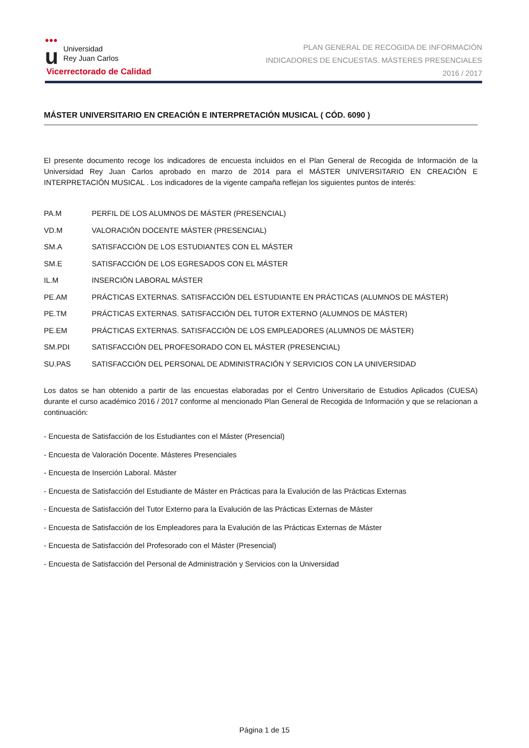●●● u Universidad
Rey Juan Carlos
Vicerrectorado de Calidad
PLAN GENERAL DE RECOGIDA DE INFORMACIÓN
INDICADORES DE ENCUESTAS. MÁSTERES PRESENCIALES
2016 / 2017
MÁSTER UNIVERSITARIO EN CREACIÓN E INTERPRETACIÓN MUSICAL ( CÓD. 6090 )
El presente documento recoge los indicadores de encuesta incluidos en el Plan General de Recogida de Información de la Universidad Rey Juan Carlos aprobado en marzo de 2014 para el MÁSTER UNIVERSITARIO EN CREACIÓN E INTERPRETACIÓN MUSICAL . Los indicadores de la vigente campaña reflejan los siguientes puntos de interés:
PA.M PERFIL DE LOS ALUMNOS DE MÁSTER (PRESENCIAL)
VD.M VALORACIÓN DOCENTE MÁSTER (PRESENCIAL)
SM.A SATISFACCIÓN DE LOS ESTUDIANTES CON EL MÁSTER
SM.E SATISFACCIÓN DE LOS EGRESADOS CON EL MÁSTER
IL.M INSERCIÓN LABORAL MÁSTER
PE.AM PRÁCTICAS EXTERNAS. SATISFACCIÓN DEL ESTUDIANTE EN PRÁCTICAS (ALUMNOS DE MÁSTER)
PE.TM PRÁCTICAS EXTERNAS. SATISFACCIÓN DEL TUTOR EXTERNO (ALUMNOS DE MÁSTER)
PE.EM PRÁCTICAS EXTERNAS. SATISFACCIÓN DE LOS EMPLEADORES (ALUMNOS DE MÁSTER)
SM.PDI SATISFACCIÓN DEL PROFESORADO CON EL MÁSTER (PRESENCIAL)
SU.PAS SATISFACCIÓN DEL PERSONAL DE ADMINISTRACIÓN Y SERVICIOS CON LA UNIVERSIDAD
Los datos se han obtenido a partir de las encuestas elaboradas por el Centro Universitario de Estudios Aplicados (CUESA) durante el curso académico 2016 / 2017 conforme al mencionado Plan General de Recogida de Información y que se relacionan a continuación:
- Encuesta de Satisfacción de los Estudiantes con el Máster (Presencial)
- Encuesta de Valoración Docente. Másteres Presenciales
- Encuesta de Inserción Laboral. Máster
- Encuesta de Satisfacción del Estudiante de Máster en Prácticas para la Evalución de las Prácticas Externas
- Encuesta de Satisfacción del Tutor Externo para la Evalución de las Prácticas Externas de Máster
- Encuesta de Satisfacción de los Empleadores para la Evalución de las Prácticas Externas de Máster
- Encuesta de Satisfacción del Profesorado con el Máster (Presencial)
- Encuesta de Satisfacción del Personal de Administración y Servicios con la Universidad
Página 1 de 15